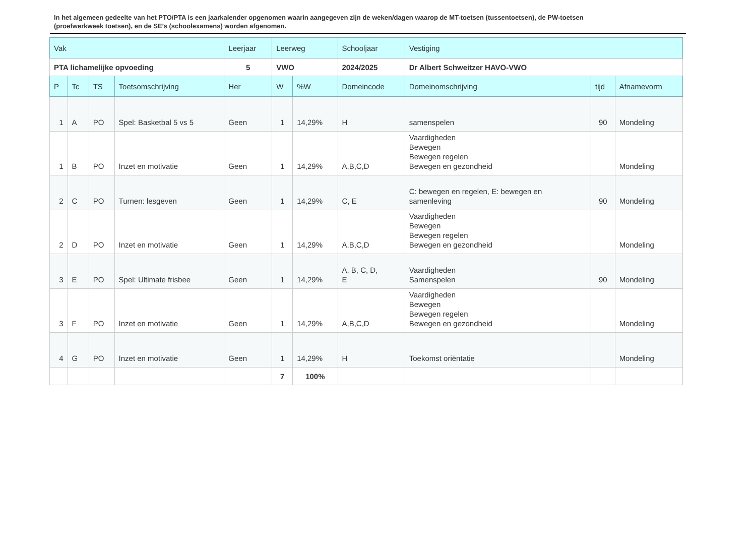In het algemeen gedeelte van het PTO/PTA is een jaarkalender opgenomen waarin aangegeven zijn de weken/dagen waarop de MT-toetsen (tussentoetsen), de PW-toetsen (proefwerkweek toetsen), en de SE’s (schoolexamens) worden afgenomen.
| Vak | | | | Leerjaar | Leerweg | | Schooljaar | Vestiging | | |
| --- | --- | --- | --- | --- | --- | --- | --- | --- | --- | --- |
| PTA lichamelijke opvoeding | | | | 5 | VWO | | 2024/2025 | Dr Albert Schweitzer HAVO-VWO | | |
| P | Tc | TS | Toetsomschrijving | Her | W | %W | Domeincode | Domeinomschrijving | tijd | Afnamevorm |
| 1 | A | PO | Spel: Basketbal 5 vs 5 | Geen | 1 | 14,29% | H | samenspelen | 90 | Mondeling |
| 1 | B | PO | Inzet en motivatie | Geen | 1 | 14,29% | A,B,C,D | Vaardigheden Bewegen Bewegen regelen Bewegen en gezondheid | | Mondeling |
| 2 | C | PO | Turnen: lesgeven | Geen | 1 | 14,29% | C, E | C: bewegen en regelen, E: bewegen en samenleving | 90 | Mondeling |
| 2 | D | PO | Inzet en motivatie | Geen | 1 | 14,29% | A,B,C,D | Vaardigheden Bewegen Bewegen regelen Bewegen en gezondheid | | Mondeling |
| 3 | E | PO | Spel: Ultimate frisbee | Geen | 1 | 14,29% | A, B, C, D, E | Vaardigheden Samenspelen | 90 | Mondeling |
| 3 | F | PO | Inzet en motivatie | Geen | 1 | 14,29% | A,B,C,D | Vaardigheden Bewegen Bewegen regelen Bewegen en gezondheid | | Mondeling |
| 4 | G | PO | Inzet en motivatie | Geen | 1 | 14,29% | H | Toekomst oriëntatie | | Mondeling |
| | | | | | 7 | 100% | | | | |